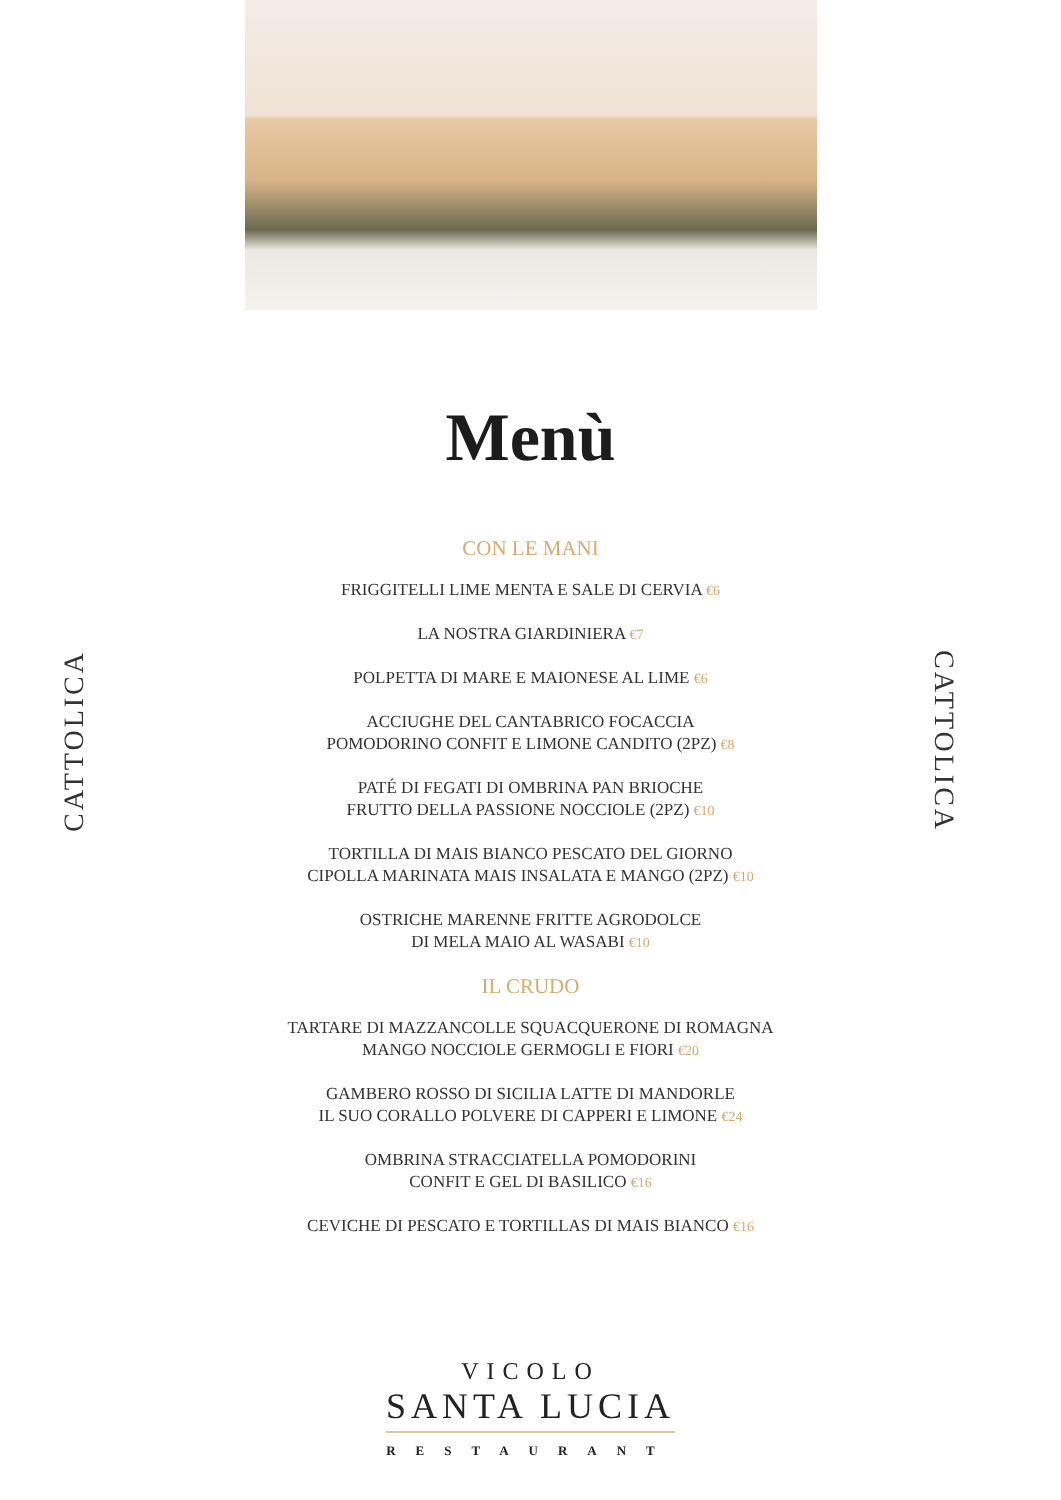CATTOLICA
CATTOLICA
Menù
CON LE MANI
FRIGGITELLI LIME MENTA E SALE DI CERVIA €6
LA NOSTRA GIARDINIERA €7
POLPETTA DI MARE E MAIONESE AL LIME €6
ACCIUGHE DEL CANTABRICO FOCACCIA
POMODORINO CONFIT E LIMONE CANDITO (2PZ) €8
PATÉ DI FEGATI DI OMBRINA PAN BRIOCHE
FRUTTO DELLA PASSIONE NOCCIOLE (2PZ) €10
TORTILLA DI MAIS BIANCO PESCATO DEL GIORNO
CIPOLLA MARINATA MAIS INSALATA E MANGO (2PZ) €10
OSTRICHE MARENNE FRITTE AGRODOLCE
DI MELA MAIO AL WASABI €10
IL CRUDO
TARTARE DI MAZZANCOLLE SQUACQUERONE DI ROMAGNA
MANGO NOCCIOLE GERMOGLI E FIORI €20
GAMBERO ROSSO DI SICILIA LATTE DI MANDORLE
IL SUO CORALLO POLVERE DI CAPPERI E LIMONE €24
OMBRINA STRACCIATELLA POMODORINI
CONFIT E GEL DI BASILICO €16
CEVICHE DI PESCATO E TORTILLAS DI MAIS BIANCO €16
VICOLO
SANTA LUCIA
RESTAURANT